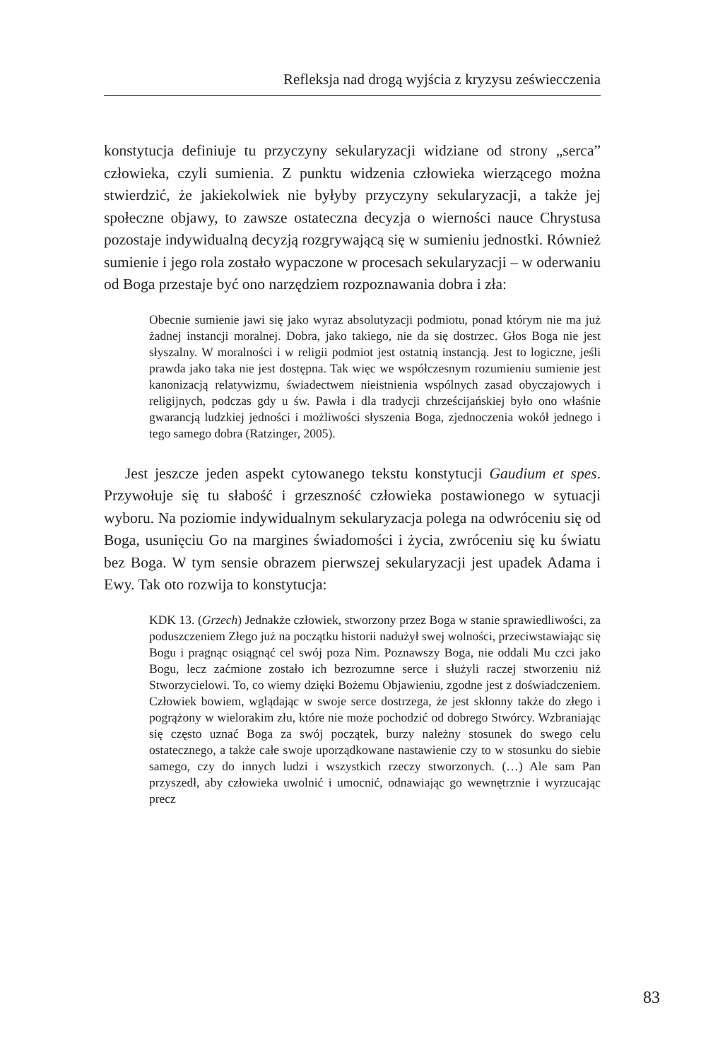Refleksja nad drogą wyjścia z kryzysu zeświecczenia
konstytucja definiuje tu przyczyny sekularyzacji widziane od strony „serca” człowieka, czyli sumienia. Z punktu widzenia człowieka wierzącego można stwierdzić, że jakiekolwiek nie byłyby przyczyny sekularyzacji, a także jej społeczne objawy, to zawsze ostateczna decyzja o wierności nauce Chrystusa pozostaje indywidualną decyzją rozgrywającą się w sumieniu jednostki. Również sumienie i jego rola zostało wypaczone w procesach sekularyzacji – w oderwaniu od Boga przestaje być ono narzędziem rozpoznawania dobra i zła:
Obecnie sumienie jawi się jako wyraz absolutyzacji podmiotu, ponad którym nie ma już żadnej instancji moralnej. Dobra, jako takiego, nie da się dostrzec. Głos Boga nie jest słyszalny. W moralności i w religii podmiot jest ostatnią instancją. Jest to logiczne, jeśli prawda jako taka nie jest dostępna. Tak więc we współczesnym rozumieniu sumienie jest kanonizacją relatywizmu, świadectwem nieistnienia wspólnych zasad obyczajowych i religijnych, podczas gdy u św. Pawła i dla tradycji chrześcijańskiej było ono właśnie gwarancją ludzkiej jedności i możliwości słyszenia Boga, zjednoczenia wokół jednego i tego samego dobra (Ratzinger, 2005).
Jest jeszcze jeden aspekt cytowanego tekstu konstytucji Gaudium et spes. Przywołuje się tu słabość i grzeszność człowieka postawionego w sytuacji wyboru. Na poziomie indywidualnym sekularyzacja polega na odwróceniu się od Boga, usunięciu Go na margines świadomości i życia, zwróceniu się ku światu bez Boga. W tym sensie obrazem pierwszej sekularyzacji jest upadek Adama i Ewy. Tak oto rozwija to konstytucja:
KDK 13. (Grzech) Jednakże człowiek, stworzony przez Boga w stanie sprawiedliwości, za poduszczeniem Złego już na początku historii nadużył swej wolności, przeciwstawiając się Bogu i pragnąc osiągnąć cel swój poza Nim. Poznawszy Boga, nie oddali Mu czci jako Bogu, lecz zaćmione zostało ich bezrozumne serce i służyli raczej stworzeniu niż Stworzycielowi. To, co wiemy dzięki Bożemu Objawieniu, zgodne jest z doświadczeniem. Człowiek bowiem, wglądając w swoje serce dostrzega, że jest skłonny także do złego i pogrążony w wielorakim złu, które nie może pochodzić od dobrego Stwórcy. Wzbraniając się często uznać Boga za swój początek, burzy należny stosunek do swego celu ostatecznego, a także całe swoje uporządkowane nastawienie czy to w stosunku do siebie samego, czy do innych ludzi i wszystkich rzeczy stworzonych. (…) Ale sam Pan przyszedł, aby człowieka uwolnić i umocnić, odnawiając go wewnętrznie i wyrzucając precz
83